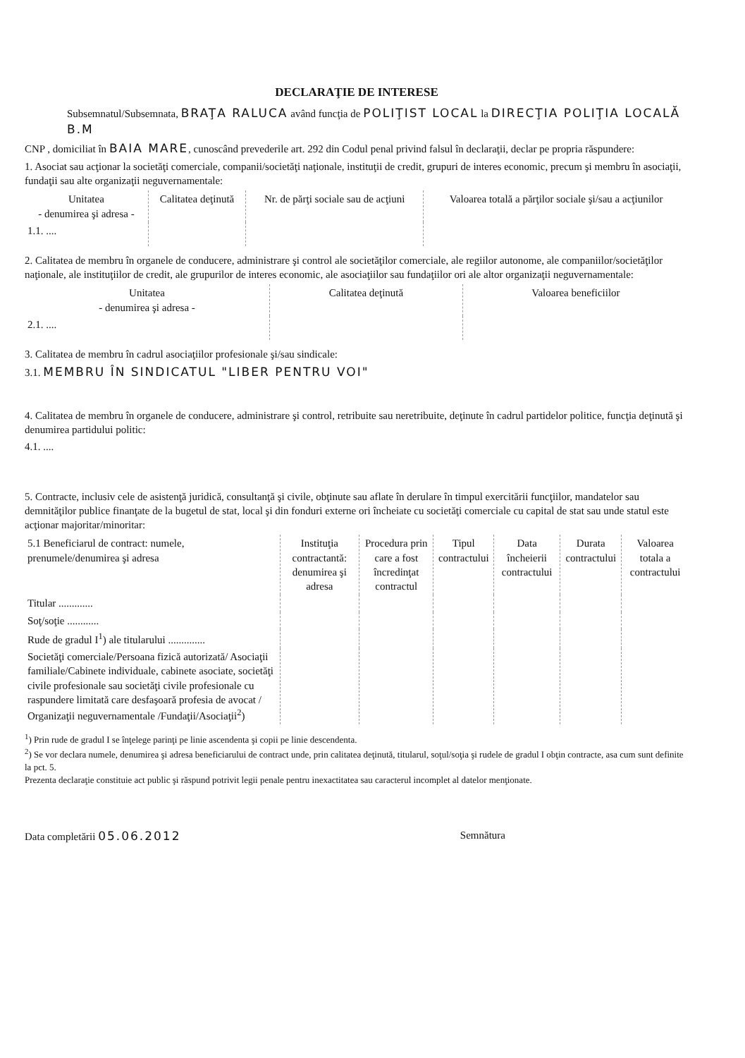DECLARAŢIE DE INTERESE
Subsemnatul/Subsemnata, BRAŢA RALUCA având funcţia de POLIŢIST LOCAL la DIRECŢIA POLIŢIA LOCALĂ B.M
CNP , domiciliat în BAIA MARE, cunoscând prevederile art. 292 din Codul penal privind falsul în declaraţii, declar pe propria răspundere:
1. Asociat sau acţionar la societăţi comerciale, companii/societăţi naţionale, instituţii de credit, grupuri de interes economic, precum şi membru în asociaţii, fundaţii sau alte organizaţii neguvernamentale:
| Unitatea - denumirea şi adresa - | Calitatea deţinută | Nr. de părţi sociale sau de acţiuni | Valoarea totală a părţilor sociale şi/sau a acţiunilor |
| --- | --- | --- | --- |
| 1.1. .... | | | |
2. Calitatea de membru în organele de conducere, administrare şi control ale societăţilor comerciale, ale regiilor autonome, ale companiilor/societăţilor naţionale, ale instituţiilor de credit, ale grupurilor de interes economic, ale asociaţiilor sau fundaţiilor ori ale altor organizaţii neguvernamentale:
| Unitatea - denumirea şi adresa - | Calitatea deţinută | Valoarea beneficiilor |
| --- | --- | --- |
| 2.1. .... | | |
3. Calitatea de membru în cadrul asociaţiilor profesionale şi/sau sindicale:
3.1. MEMBRU ÎN SINDICATUL "LIBER PENTRU VOI"
4. Calitatea de membru în organele de conducere, administrare şi control, retribuite sau neretribuite, deţinute în cadrul partidelor politice, funcţia deţinută şi denumirea partidului politic:
4.1. ....
5. Contracte, inclusiv cele de asistenţă juridică, consultanţă şi civile, obţinute sau aflate în derulare în timpul exercitării funcţiilor, mandatelor sau demnităţilor publice finanţate de la bugetul de stat, local şi din fonduri externe ori încheiate cu societăţi comerciale cu capital de stat sau unde statul este acţionar majoritar/minoritar:
| 5.1 Beneficiarul de contract: numele, prenumele/denumirea şi adresa | Instituţia contractantă: denumirea şi adresa | Procedura prin care a fost încredinţat contractul | Tipul contractului | Data încheierii contractului | Durata contractului | Valoarea totala a contractului |
| --- | --- | --- | --- | --- | --- | --- |
| Titular ............. | | | | | | |
| Soţ/soţie ............ | | | | | | |
| Rude de gradul I<sup>1</sup>) ale titularului .............. | | | | | | |
| Societăţi comerciale/Persoana fizică autorizată/ Asociaţii familiale/Cabinete individuale, cabinete asociate, societăţi civile profesionale sau societăţi civile profesionale cu raspundere limitată care desfaşoară profesia de avocat / Organizaţii neguvernamentale /Fundaţii/Asociaţii<sup>2</sup>) | | | | | | |
<sup>1</sup>) Prin rude de gradul I se înţelege parinţi pe linie ascendenta şi copii pe linie descendenta.
<sup>2</sup>) Se vor declara numele, denumirea şi adresa beneficiarului de contract unde, prin calitatea deţinută, titularul, soţul/soţia şi rudele de gradul I obţin contracte, asa cum sunt definite la pct. 5.
Prezenta declaraţie constituie act public şi răspund potrivit legii penale pentru inexactitatea sau caracterul incomplet al datelor menţionate.
Data completării 05.06.2012 Semnătura